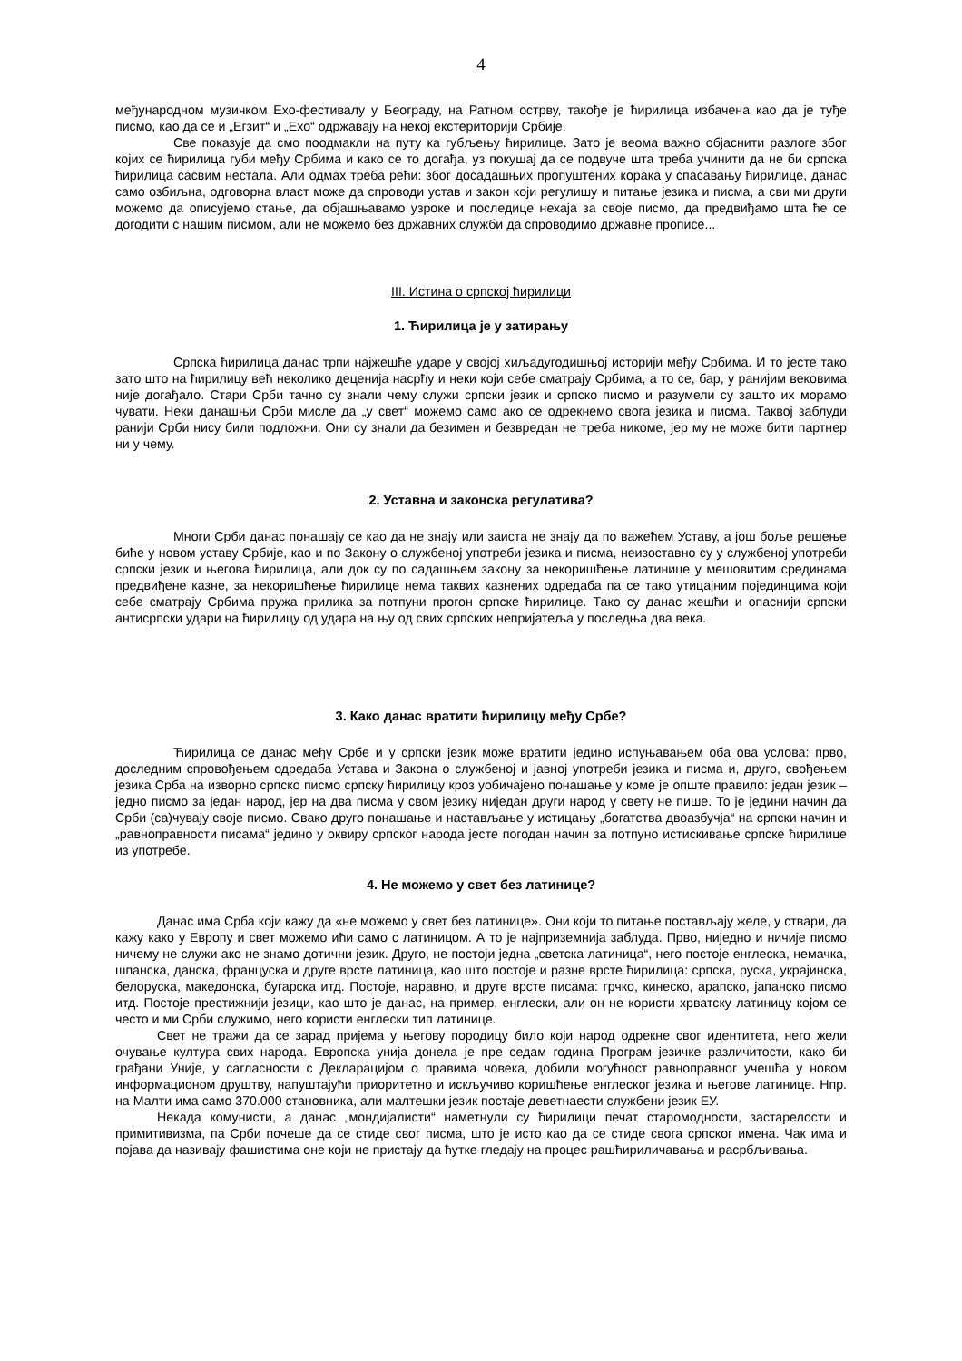4
међународном музичком Ехо-фестивалу у Београду, на Ратном острву, такође је ћирилица избачена као да је туђе писмо, као да се и „Егзит“ и „Ехо“ одржавају на некој екстериторији Србије.
Све показује да смо поодмакли на путу ка губљењу ћирилице. Зато је веома важно објаснити разлоге због којих се ћирилица губи међу Србима и како се то догађа, уз покушај да се подвуче шта треба учинити да не би српска ћирилица сасвим нестала. Али одмах треба рећи: због досадашњих пропуштених корака у спасавању ћирилице, данас само озбиљна, одговорна власт може да спроводи устав и закон који регулишу и питање језика и писма, а сви ми други можемо да описујемо стање, да објашњавамо узроке и последице нехаја за своје писмо, да предвиђамо шта ће се догодити с нашим писмом, али не можемо без државних служби да спроводимо државне прописе...
III. Истина о српској ћирилици
1. Ћирилица је у затирању
Српска ћирилица данас трпи најжешће ударе у својој хиљадугодишњој историји међу Србима. И то јесте тако зато што на ћирилицу већ неколико деценија насрћу и неки који себе сматрају Србима, а то се, бар, у ранијим вековима није догађало. Стари Срби тачно су знали чему служи српски језик и српско писмо и разумели су зашто их морамо чувати. Неки данашњи Срби мисле да „у свет“ можемо само ако се одрекнемо свога језика и писма. Таквој заблуди ранији Срби нису били подложни. Они су знали да безимен и безвредан не треба никоме, јер му не може бити партнер ни у чему.
2. Уставна и законска регулатива?
Многи Срби данас понашају се као да не знају или заиста не знају да по важећем Уставу, а још боље решење биће у новом уставу Србије, као и по Закону о службеној употреби језика и писма, неизоставно су у службеној употреби српски језик и његова ћирилица, али док су по садашњем закону за некоришћење латинице у мешовитим срединама предвиђене казне, за некоришћење ћирилице нема таквих казнених одредаба па се тако утицајним појединцима који себе сматрају Србима пружа прилика за потпуни прогон српске ћирилице. Тако су данас жешћи и опаснији српски антисрпски удари на ћирилицу од удара на њу од свих српских непријатеља у последња два века.
3. Како данас вратити ћирилицу међу Србе?
Ћирилица се данас међу Србе и у српски језик може вратити једино испуњавањем оба ова услова: прво, доследним спровођењем одредаба Устава и Закона о службеној и јавној употреби језика и писма и, друго, свођењем језика Срба на изворно српско писмо српску ћирилицу кроз уобичајено понашање у коме је опште правило: један језик – једно писмо за један народ, јер на два писма у свом језику ниједан други народ у свету не пише. То је једини начин да Срби (са)чувају своје писмо. Свако друго понашање и настављање у истицању „богатства двоазбучја“ на српски начин и „равноправности писама“ једино у оквиру српског народа јесте погодан начин за потпуно истискивање српске ћирилице из употребе.
4. Не можемо у свет без латинице?
Данас има Срба који кажу да «не можемо у свет без латинице». Они који то питање постављају желе, у ствари, да кажу како у Европу и свет можемо ићи само с латиницом. А то је најприземнија заблуда. Прво, ниједно и ничије писмо ничему не служи ако не знамо дотични језик. Друго, не постоји једна „светска латиница“, него постоје енглеска, немачка, шпанска, данска, француска и друге врсте латиница, као што постоје и разне врсте ћирилица: српска, руска, украјинска, белоруска, македонска, бугарска итд. Постоје, наравно, и друге врсте писама: грчко, кинеско, арапско, јапанско писмо итд. Постоје престижнији језици, као што је данас, на пример, енглески, али он не користи хрватску латиницу којом се често и ми Срби служимо, него користи енглески тип латинице.
Свет не тражи да се зарад пријема у његову породицу било који народ одрекне свог идентитета, него жели очување култура свих народа. Европска унија донела је пре седам година Програм језичке различитости, како би грађани Уније, у сагласности с Декларацијом о правима човека, добили могућност равноправног учешћа у новом информационом друштву, напуштајући приоритетно и искључиво коришћење енглеског језика и његове латинице. Нпр. на Малти има само 370.000 становника, али малтешки језик постаје деветнаести службени језик ЕУ.
Некада комунисти, а данас „мондијалисти“ наметнули су ћирилици печат старомодности, застарелости и примитивизма, па Срби почеше да се стиде свог писма, што је исто као да се стиде свога српског имена. Чак има и појава да називају фашистима оне који не пристају да ћутке гледају на процес рашћириличавања и расрбљивања.